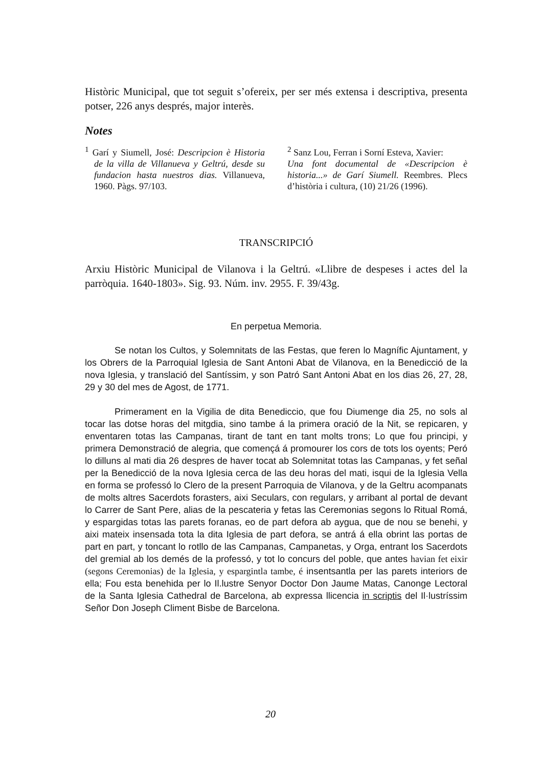Històric Municipal, que tot seguit s’ofereix, per ser més extensa i descriptiva, presenta potser, 226 anys després, major interès.
Notes
<sup>1</sup> Garí y Siumell, José: Descripcion è Historia de la villa de Villanueva y Geltrú, desde su fundacion hasta nuestros dias. Villanueva, 1960. Pàgs. 97/103.
<sup>2</sup> Sanz Lou, Ferran i Sorní Esteva, Xavier:
Una font documental de «Descripcion è historia...» de Garí Siumell. Reembres. Plecs d’història i cultura, (10) 21/26 (1996).
TRANSCRIPCIÓ
Arxiu Històric Municipal de Vilanova i la Geltrú. «Llibre de despeses i actes del la parròquia. 1640-1803». Sig. 93. Núm. inv. 2955. F. 39/43g.
En perpetua Memoria.
Se notan los Cultos, y Solemnitats de las Festas, que feren lo Magnífic Ajuntament, y los Obrers de la Parroquial Iglesia de Sant Antoni Abat de Vilanova, en la Benedicció de la nova Iglesia, y translació del Santíssim, y son Patró Sant Antoni Abat en los dias 26, 27, 28, 29 y 30 del mes de Agost, de 1771.
Primerament en la Vigilia de dita Benediccio, que fou Diumenge dia 25, no sols al tocar las dotse horas del mitgdia, sino tambe á la primera oració de la Nit, se repicaren, y enventaren totas las Campanas, tirant de tant en tant molts trons; Lo que fou principi, y primera Demonstració de alegria, que començá á promourer los cors de tots los oyents; Peró lo dilluns al mati dia 26 despres de haver tocat ab Solemnitat totas las Campanas, y fet señal per la Benedicció de la nova Iglesia cerca de las deu horas del mati, isqui de la Iglesia Vella en forma se professó lo Clero de la present Parroquia de Vilanova, y de la Geltru acompanats de molts altres Sacerdots forasters, aixi Seculars, con regulars, y arribant al portal de devant lo Carrer de Sant Pere, alias de la pescateria y fetas las Ceremonias segons lo Ritual Romá, y espargidas totas las parets foranas, eo de part defora ab aygua, que de nou se benehi, y aixi mateix insensada tota la dita Iglesia de part defora, se antrá á ella obrint las portas de part en part, y toncant lo rotllo de las Campanas, Campanetas, y Orga, entrant los Sacerdots del gremial ab los demés de la professó, y tot lo concurs del poble, que antes havian fet eixir (segons Ceremonias) de la Iglesia, y espargintla tambe, é insentsantla per las parets interiors de ella; Fou esta benehida per lo Il.lustre Senyor Doctor Don Jaume Matas, Canonge Lectoral de la Santa Iglesia Cathedral de Barcelona, ab expressa llicencia in scriptis del Il·lustríssim Señor Don Joseph Climent Bisbe de Barcelona.
20